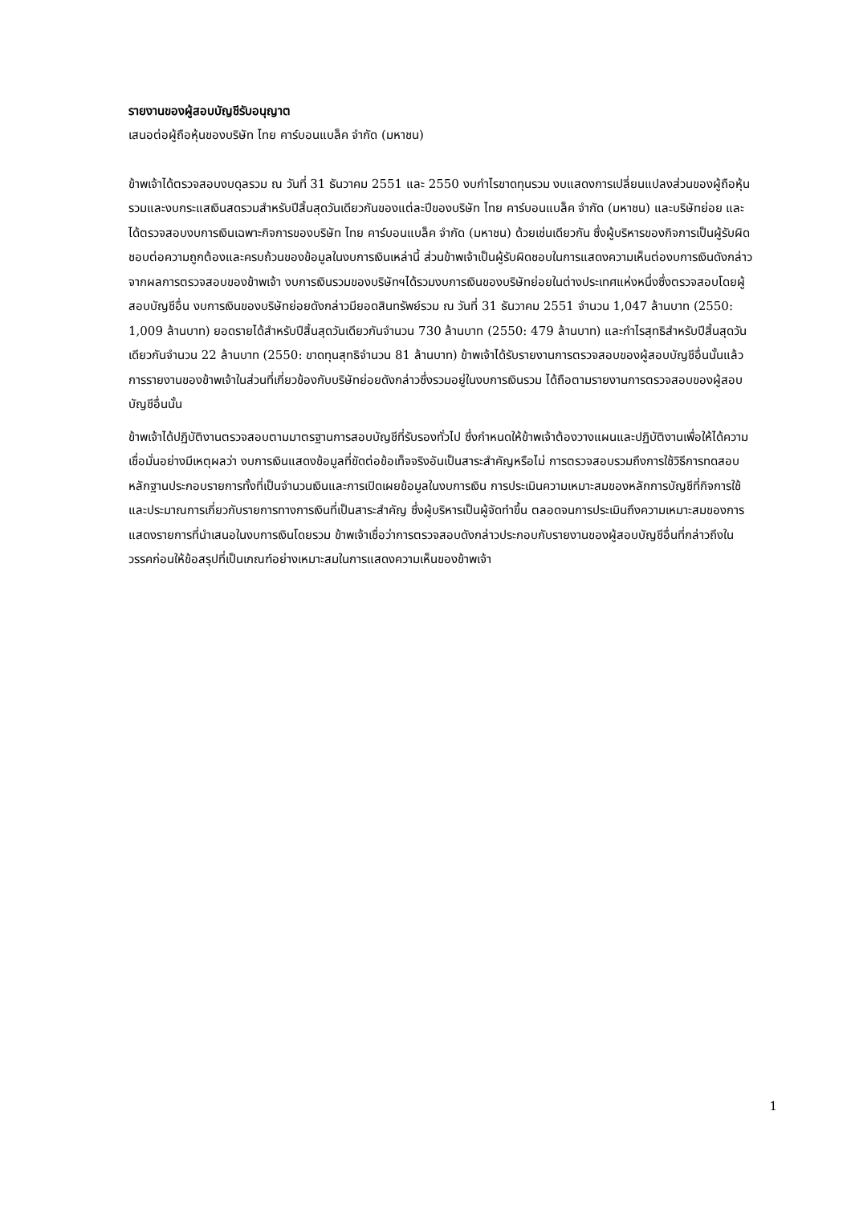รายงานของผู้สอบบัญชีรับอนุญาต
เสนอต่อผู้ถือหุ้นของบริษัท ไทย คาร์บอนแบล็ค จำกัด (มหาชน)
ข้าพเจ้าได้ตรวจสอบงบดุลรวม ณ วันที่ 31 ธันวาคม 2551 และ 2550 งบกำไรขาดทุนรวม งบแสดงการเปลี่ยนแปลงส่วนของผู้ถือหุ้นรวมและงบกระแสเงินสดรวมสำหรับปีสิ้นสุดวันเดียวกันของแต่ละปีของบริษัท ไทย คาร์บอนแบล็ค จำกัด (มหาชน) และบริษัทย่อย และได้ตรวจสอบงบการเงินเฉพาะกิจการของบริษัท ไทย คาร์บอนแบล็ค จำกัด (มหาชน) ด้วยเช่นเดียวกัน ซึ่งผู้บริหารของกิจการเป็นผู้รับผิดชอบต่อความถูกต้องและครบถ้วนของข้อมูลในงบการเงินเหล่านี้ ส่วนข้าพเจ้าเป็นผู้รับผิดชอบในการแสดงความเห็นต่องบการเงินดังกล่าวจากผลการตรวจสอบของข้าพเจ้า งบการเงินรวมของบริษัทฯได้รวมงบการเงินของบริษัทย่อยในต่างประเทศแห่งหนึ่งซึ่งตรวจสอบโดยผู้สอบบัญชีอื่น งบการเงินของบริษัทย่อยดังกล่าวมียอดสินทรัพย์รวม ณ วันที่ 31 ธันวาคม 2551 จำนวน 1,047 ล้านบาท (2550: 1,009 ล้านบาท) ยอดรายได้สำหรับปีสิ้นสุดวันเดียวกันจำนวน 730 ล้านบาท (2550: 479 ล้านบาท) และกำไรสุทธิสำหรับปีสิ้นสุดวันเดียวกันจำนวน 22 ล้านบาท (2550: ขาดทุนสุทธิจำนวน 81 ล้านบาท) ข้าพเจ้าได้รับรายงานการตรวจสอบของผู้สอบบัญชีอื่นนั้นแล้ว การรายงานของข้าพเจ้าในส่วนที่เกี่ยวข้องกับบริษัทย่อยดังกล่าวซึ่งรวมอยู่ในงบการเงินรวม ได้ถือตามรายงานการตรวจสอบของผู้สอบบัญชีอื่นนั้น
ข้าพเจ้าได้ปฏิบัติงานตรวจสอบตามมาตรฐานการสอบบัญชีที่รับรองทั่วไป ซึ่งกำหนดให้ข้าพเจ้าต้องวางแผนและปฏิบัติงานเพื่อให้ได้ความเชื่อมั่นอย่างมีเหตุผลว่า งบการเงินแสดงข้อมูลที่ขัดต่อข้อเท็จจริงอันเป็นสาระสำคัญหรือไม่ การตรวจสอบรวมถึงการใช้วิธีการทดสอบหลักฐานประกอบรายการทั้งที่เป็นจำนวนเงินและการเปิดเผยข้อมูลในงบการเงิน การประเมินความเหมาะสมของหลักการบัญชีที่กิจการใช้และประมาณการเกี่ยวกับรายการทางการเงินที่เป็นสาระสำคัญ ซึ่งผู้บริหารเป็นผู้จัดทำขึ้น ตลอดจนการประเมินถึงความเหมาะสมของการแสดงรายการที่นำเสนอในงบการเงินโดยรวม ข้าพเจ้าเชื่อว่าการตรวจสอบดังกล่าวประกอบกับรายงานของผู้สอบบัญชีอื่นที่กล่าวถึงในวรรคก่อนให้ข้อสรุปที่เป็นเกณฑ์อย่างเหมาะสมในการแสดงความเห็นของข้าพเจ้า
1